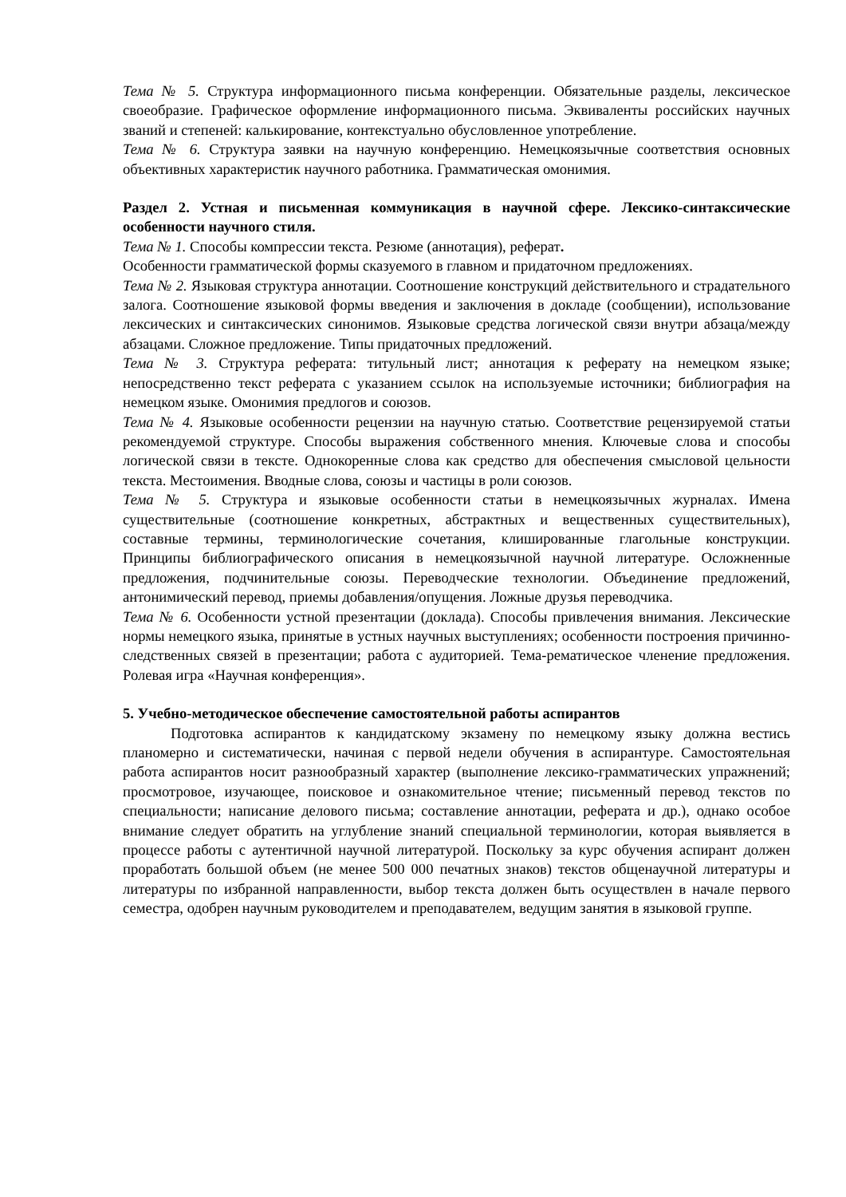Тема № 5. Структура информационного письма конференции. Обязательные разделы, лексическое своеобразие. Графическое оформление информационного письма. Эквиваленты российских научных званий и степеней: калькирование, контекстуально обусловленное употребление.
Тема № 6. Структура заявки на научную конференцию. Немецкоязычные соответствия основных объективных характеристик научного работника. Грамматическая омонимия.
Раздел 2. Устная и письменная коммуникация в научной сфере. Лексико-синтаксические особенности научного стиля.
Тема № 1. Способы компрессии текста. Резюме (аннотация), реферат.
Особенности грамматической формы сказуемого в главном и придаточном предложениях.
Тема № 2. Языковая структура аннотации. Соотношение конструкций действительного и страдательного залога. Соотношение языковой формы введения и заключения в докладе (сообщении), использование лексических и синтаксических синонимов. Языковые средства логической связи внутри абзаца/между абзацами. Сложное предложение. Типы придаточных предложений.
Тема № 3. Структура реферата: титульный лист; аннотация к реферату на немецком языке; непосредственно текст реферата с указанием ссылок на используемые источники; библиография на немецком языке. Омонимия предлогов и союзов.
Тема № 4. Языковые особенности рецензии на научную статью. Соответствие рецензируемой статьи рекомендуемой структуре. Способы выражения собственного мнения. Ключевые слова и способы логической связи в тексте. Однокоренные слова как средство для обеспечения смысловой цельности текста. Местоимения. Вводные слова, союзы и частицы в роли союзов.
Тема № 5. Структура и языковые особенности статьи в немецкоязычных журналах. Имена существительные (соотношение конкретных, абстрактных и вещественных существительных), составные термины, терминологические сочетания, клишированные глагольные конструкции. Принципы библиографического описания в немецкоязычной научной литературе. Осложненные предложения, подчинительные союзы. Переводческие технологии. Объединение предложений, антонимический перевод, приемы добавления/опущения. Ложные друзья переводчика.
Тема № 6. Особенности устной презентации (доклада). Способы привлечения внимания. Лексические нормы немецкого языка, принятые в устных научных выступлениях; особенности построения причинно-следственных связей в презентации; работа с аудиторией. Тема-рематическое членение предложения. Ролевая игра «Научная конференция».
5. Учебно-методическое обеспечение самостоятельной работы аспирантов
Подготовка аспирантов к кандидатскому экзамену по немецкому языку должна вестись планомерно и систематически, начиная с первой недели обучения в аспирантуре. Самостоятельная работа аспирантов носит разнообразный характер (выполнение лексико-грамматических упражнений; просмотровое, изучающее, поисковое и ознакомительное чтение; письменный перевод текстов по специальности; написание делового письма; составление аннотации, реферата и др.), однако особое внимание следует обратить на углубление знаний специальной терминологии, которая выявляется в процессе работы с аутентичной научной литературой. Поскольку за курс обучения аспирант должен проработать большой объем (не менее 500 000 печатных знаков) текстов общенаучной литературы и литературы по избранной направленности, выбор текста должен быть осуществлен в начале первого семестра, одобрен научным руководителем и преподавателем, ведущим занятия в языковой группе.